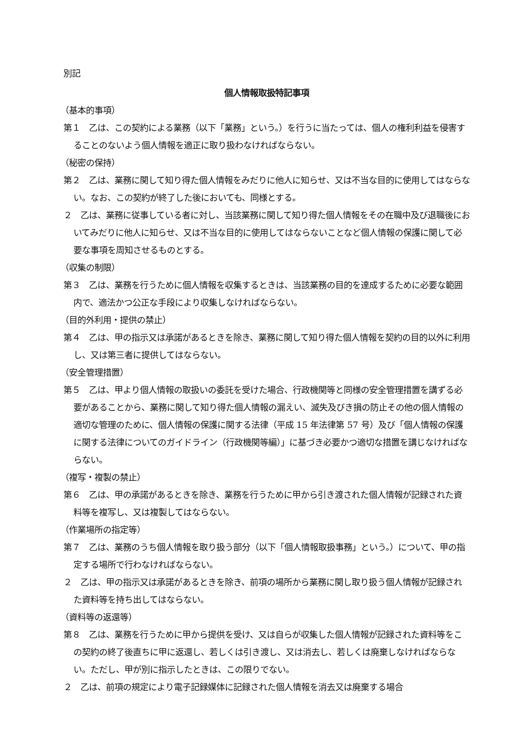別記
個人情報取扱特記事項
（基本的事項）
第１　乙は、この契約による業務（以下「業務」という。）を行うに当たっては、個人の権利利益を侵害することのないよう個人情報を適正に取り扱わなければならない。
（秘密の保持）
第２　乙は、業務に関して知り得た個人情報をみだりに他人に知らせ、又は不当な目的に使用してはならない。なお、この契約が終了した後においても、同様とする。
２　乙は、業務に従事している者に対し、当該業務に関して知り得た個人情報をその在職中及び退職後においてみだりに他人に知らせ、又は不当な目的に使用してはならないことなど個人情報の保護に関して必要な事項を周知させるものとする。
（収集の制限）
第３　乙は、業務を行うために個人情報を収集するときは、当該業務の目的を達成するために必要な範囲内で、適法かつ公正な手段により収集しなければならない。
（目的外利用・提供の禁止）
第４　乙は、甲の指示又は承諾があるときを除き、業務に関して知り得た個人情報を契約の目的以外に利用し、又は第三者に提供してはならない。
（安全管理措置）
第５　乙は、甲より個人情報の取扱いの委託を受けた場合、行政機関等と同様の安全管理措置を講ずる必要があることから、業務に関して知り得た個人情報の漏えい、滅失及びき損の防止その他の個人情報の適切な管理のために、個人情報の保護に関する法律（平成 15 年法律第 57 号）及び「個人情報の保護に関する法律についてのガイドライン（行政機関等編）」に基づき必要かつ適切な措置を講じなければならない。
（複写・複製の禁止）
第６　乙は、甲の承諾があるときを除き、業務を行うために甲から引き渡された個人情報が記録された資料等を複写し、又は複製してはならない。
（作業場所の指定等）
第７　乙は、業務のうち個人情報を取り扱う部分（以下「個人情報取扱事務」という。）について、甲の指定する場所で行わなければならない。
２　乙は、甲の指示又は承諾があるときを除き、前項の場所から業務に関し取り扱う個人情報が記録された資料等を持ち出してはならない。
（資料等の返還等）
第８　乙は、業務を行うために甲から提供を受け、又は自らが収集した個人情報が記録された資料等をこの契約の終了後直ちに甲に返還し、若しくは引き渡し、又は消去し、若しくは廃棄しなければならない。ただし、甲が別に指示したときは、この限りでない。
２　乙は、前項の規定により電子記録媒体に記録された個人情報を消去又は廃棄する場合